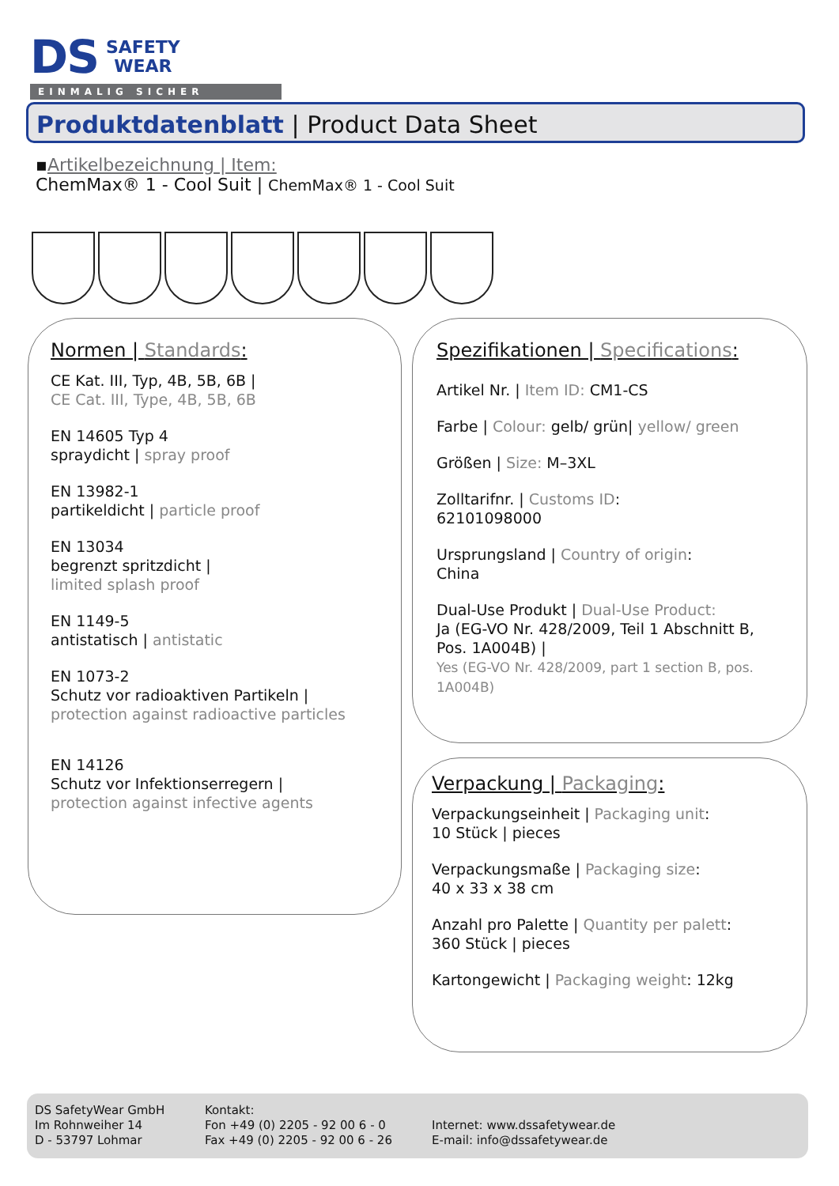DS SAFETY
WEAR
EINMALIG SICHER
Produktdatenblatt | Product Data Sheet
▪Artikelbezeichnung | Item:
ChemMax® 1 - Cool Suit | ChemMax® 1 - Cool Suit
Normen | Standards:
CE Kat. III, Typ, 4B, 5B, 6B |
CE Cat. III, Type, 4B, 5B, 6B
EN 14605 Typ 4
spraydicht | spray proof
EN 13982-1
partikeldicht | particle proof
EN 13034
begrenzt spritzdicht |
limited splash proof
EN 1149-5
antistatisch | antistatic
EN 1073-2
Schutz vor radioaktiven Partikeln |
protection against radioactive particles
EN 14126
Schutz vor Infektionserregern |
protection against infective agents
Spezifikationen | Specifications:
Artikel Nr. | Item ID: CM1-CS
Farbe | Colour: gelb/ grün| yellow/ green
Größen | Size: M–3XL
Zolltarifnr. | Customs ID:
62101098000
Ursprungsland | Country of origin:
China
Dual-Use Produkt | Dual-Use Product:
Ja (EG-VO Nr. 428/2009, Teil 1 Abschnitt B, Pos. 1A004B) |
Yes (EG-VO Nr. 428/2009, part 1 section B, pos. 1A004B)
Verpackung | Packaging:
Verpackungseinheit | Packaging unit:
10 Stück | pieces
Verpackungsmaße | Packaging size:
40 x 33 x 38 cm
Anzahl pro Palette | Quantity per palett:
360 Stück | pieces
Kartongewicht | Packaging weight: 12kg
DS SafetyWear GmbH
Im Rohnweiher 14
D - 53797 Lohmar
Kontakt:
Fon +49 (0) 2205 - 92 00 6 - 0
Fax +49 (0) 2205 - 92 00 6 - 26
Internet: www.dssafetywear.de
E-mail: info@dssafetywear.de